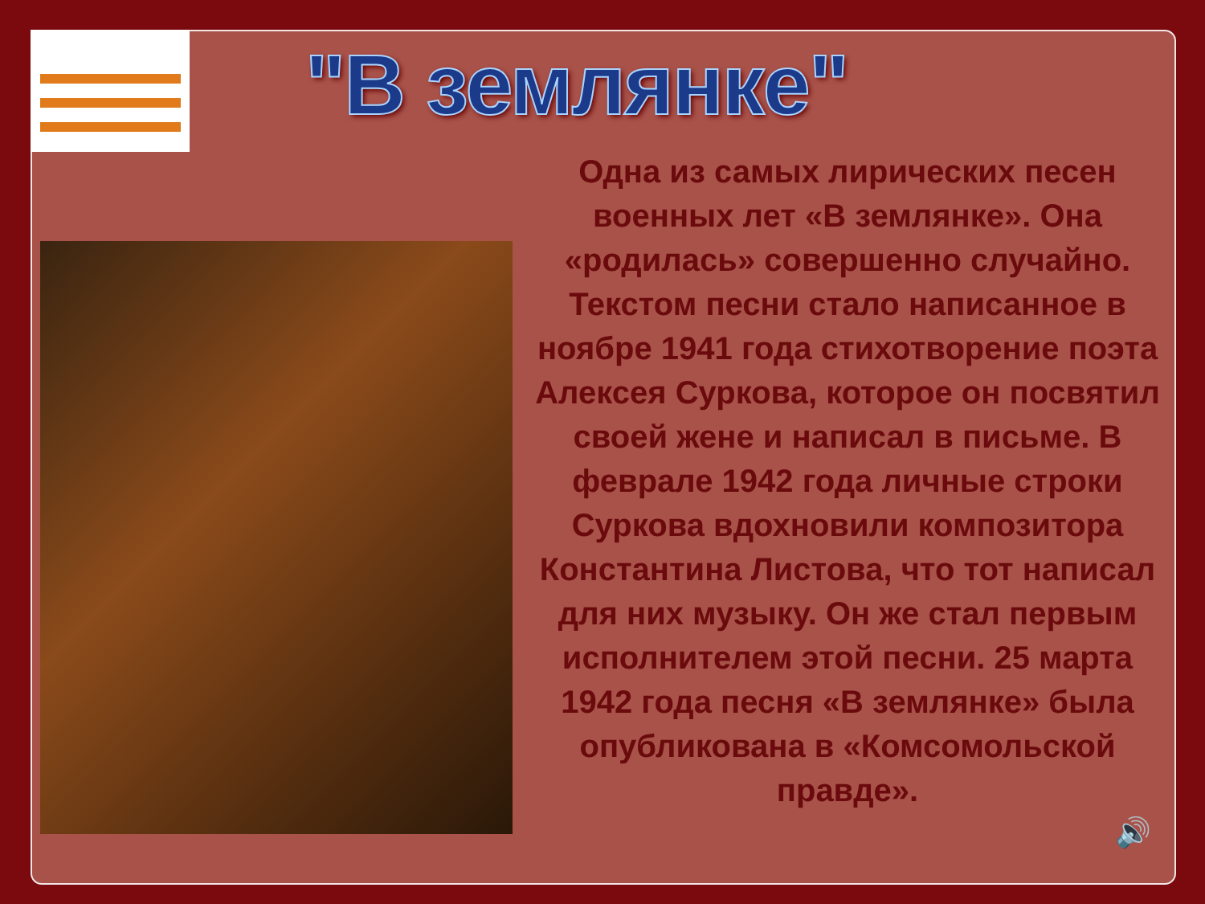"В землянке"
Одна из самых лирических песен военных лет «В землянке». Она «родилась» совершенно случайно. Текстом песни стало написанное в ноябре 1941 года стихотворение поэта Алексея Суркова, которое он посвятил своей жене и написал в письме. В феврале 1942 года личные строки Суркова вдохновили композитора Константина Листова, что тот написал для них музыку. Он же стал первым исполнителем этой песни. 25 марта 1942 года песня «В землянке» была опубликована в «Комсомольской правде».
🔊